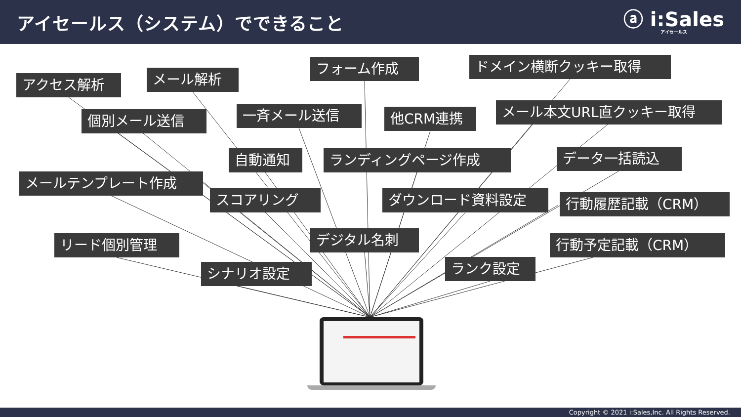アイセールス（システム）でできること
ⓐ i:Sales
アイセールス
アクセス解析
メール解析
フォーム作成
ドメイン横断クッキー取得
個別メール送信
一斉メール送信
他CRM連携
メール本文URL直クッキー取得
自動通知 ランディングページ作成
データ一括読込
メールテンプレート作成
スコアリング ダウンロード資料設定
行動履歴記載（CRM）
リード個別管理
デジタル名刺
行動予定記載（CRM）
シナリオ設定
ランク設定
Copyright © 2021 i:Sales,Inc. All Rights Reserved.